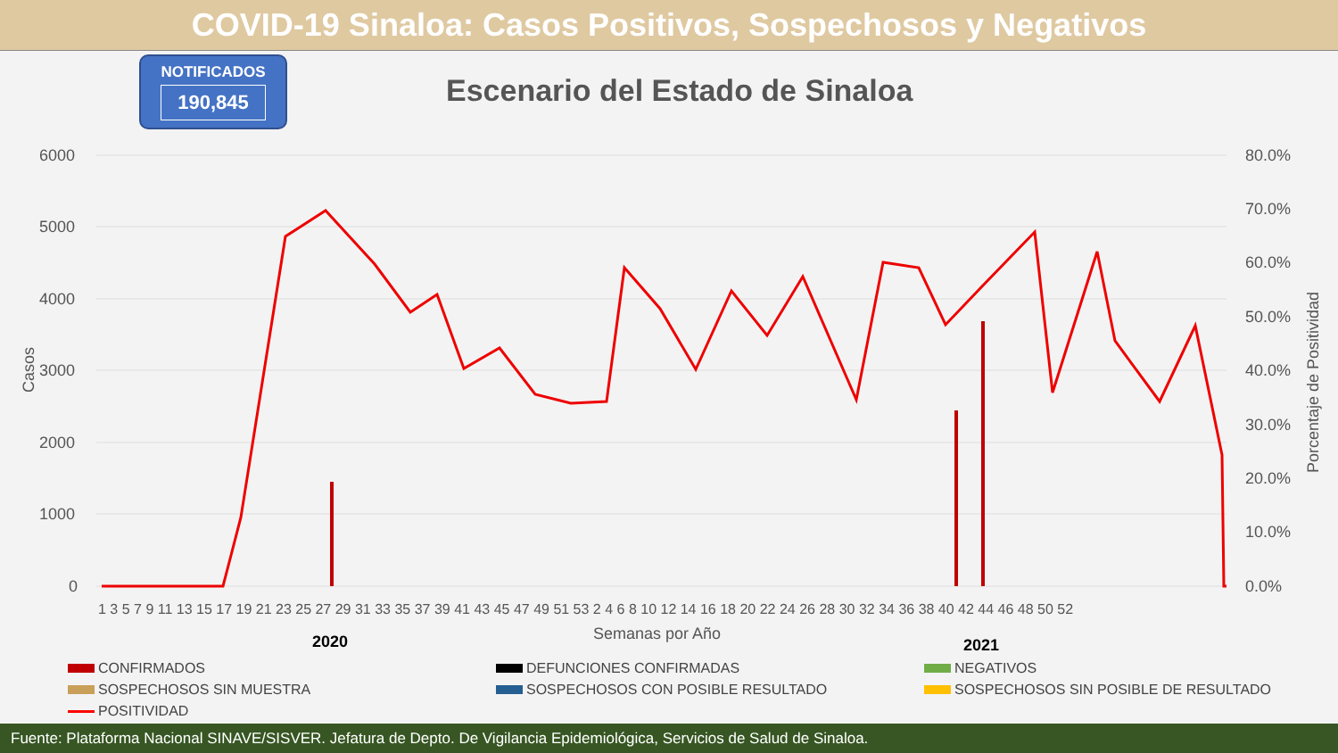COVID-19 Sinaloa: Casos Positivos, Sospechosos y Negativos
NOTIFICADOS
190,845
Escenario del Estado de Sinaloa
6000
5000
4000
3000
2000
1000
0
80.0%
70.0%
60.0%
50.0%
40.0%
30.0%
20.0%
10.0%
0.0%
Casos
Porcentaje de Positividad
1 3 5 7 9 11 13 15 17 19 21 23 25 27 29 31 33 35 37 39 41 43 45 47 49 51 53 2 4 6 8 10 12 14 16 18 20 22 24 26 28 30 32 34 36 38 40 42 44 46 48 50 52
Semanas por Año
2020
2021
CONFIRMADOS
DEFUNCIONES CONFIRMADAS
NEGATIVOS
SOSPECHOSOS SIN MUESTRA
SOSPECHOSOS CON POSIBLE RESULTADO
SOSPECHOSOS SIN POSIBLE DE RESULTADO
POSITIVIDAD
Fuente: Plataforma Nacional SINAVE/SISVER. Jefatura de Depto. De Vigilancia Epidemiológica, Servicios de Salud de Sinaloa.